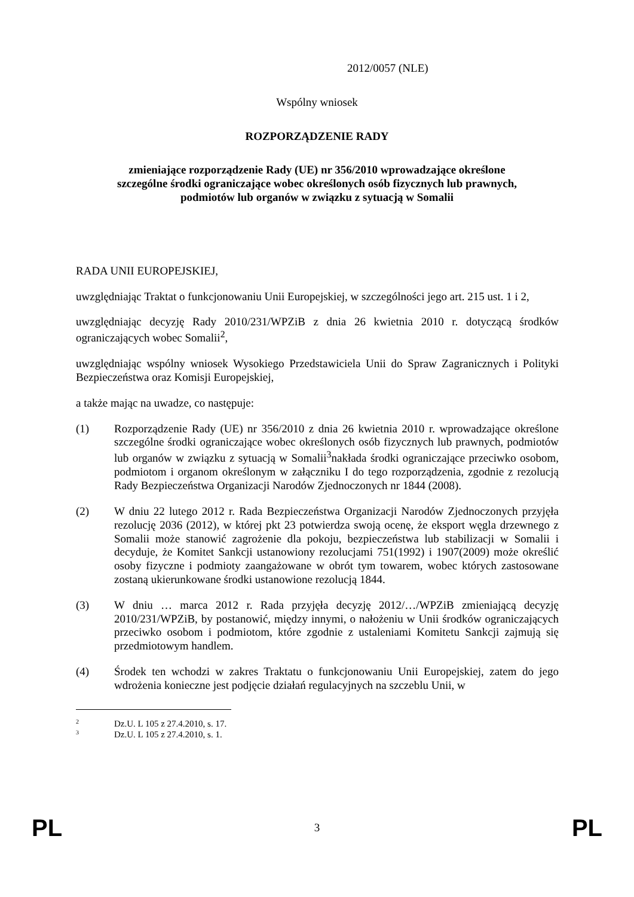2012/0057 (NLE)
Wspólny wniosek
ROZPORZĄDZENIE RADY
zmieniające rozporządzenie Rady (UE) nr 356/2010 wprowadzające określone
szczególne środki ograniczające wobec określonych osób fizycznych lub prawnych,
podmiotów lub organów w związku z sytuacją w Somalii
RADA UNII EUROPEJSKIEJ,
uwzględniając Traktat o funkcjonowaniu Unii Europejskiej, w szczególności jego art. 215 ust. 1 i 2,
uwzględniając decyzję Rady 2010/231/WPZiB z dnia 26 kwietnia 2010 r. dotyczącą środków ograniczających wobec Somalii<sup>2</sup>,
uwzględniając wspólny wniosek Wysokiego Przedstawiciela Unii do Spraw Zagranicznych i Polityki Bezpieczeństwa oraz Komisji Europejskiej,
a także mając na uwadze, co następuje:
(1) Rozporządzenie Rady (UE) nr 356/2010 z dnia 26 kwietnia 2010 r. wprowadzające określone szczególne środki ograniczające wobec określonych osób fizycznych lub prawnych, podmiotów lub organów w związku z sytuacją w Somalii<sup>3</sup>nakłada środki ograniczające przeciwko osobom, podmiotom i organom określonym w załączniku I do tego rozporządzenia, zgodnie z rezolucją Rady Bezpieczeństwa Organizacji Narodów Zjednoczonych nr 1844 (2008).
(2) W dniu 22 lutego 2012 r. Rada Bezpieczeństwa Organizacji Narodów Zjednoczonych przyjęła rezolucję 2036 (2012), w której pkt 23 potwierdza swoją ocenę, że eksport węgla drzewnego z Somalii może stanowić zagrożenie dla pokoju, bezpieczeństwa lub stabilizacji w Somalii i decyduje, że Komitet Sankcji ustanowiony rezolucjami 751(1992) i 1907(2009) może określić osoby fizyczne i podmioty zaangażowane w obrót tym towarem, wobec których zastosowane zostaną ukierunkowane środki ustanowione rezolucją 1844.
(3) W dniu … marca 2012 r. Rada przyjęła decyzję 2012/…/WPZiB zmieniającą decyzję 2010/231/WPZiB, by postanowić, między innymi, o nałożeniu w Unii środków ograniczających przeciwko osobom i podmiotom, które zgodnie z ustaleniami Komitetu Sankcji zajmują się przedmiotowym handlem.
(4) Środek ten wchodzi w zakres Traktatu o funkcjonowaniu Unii Europejskiej, zatem do jego wdrożenia konieczne jest podjęcie działań regulacyjnych na szczeblu Unii, w
2 Dz.U. L 105 z 27.4.2010, s. 17.
3 Dz.U. L 105 z 27.4.2010, s. 1.
PL
3
PL